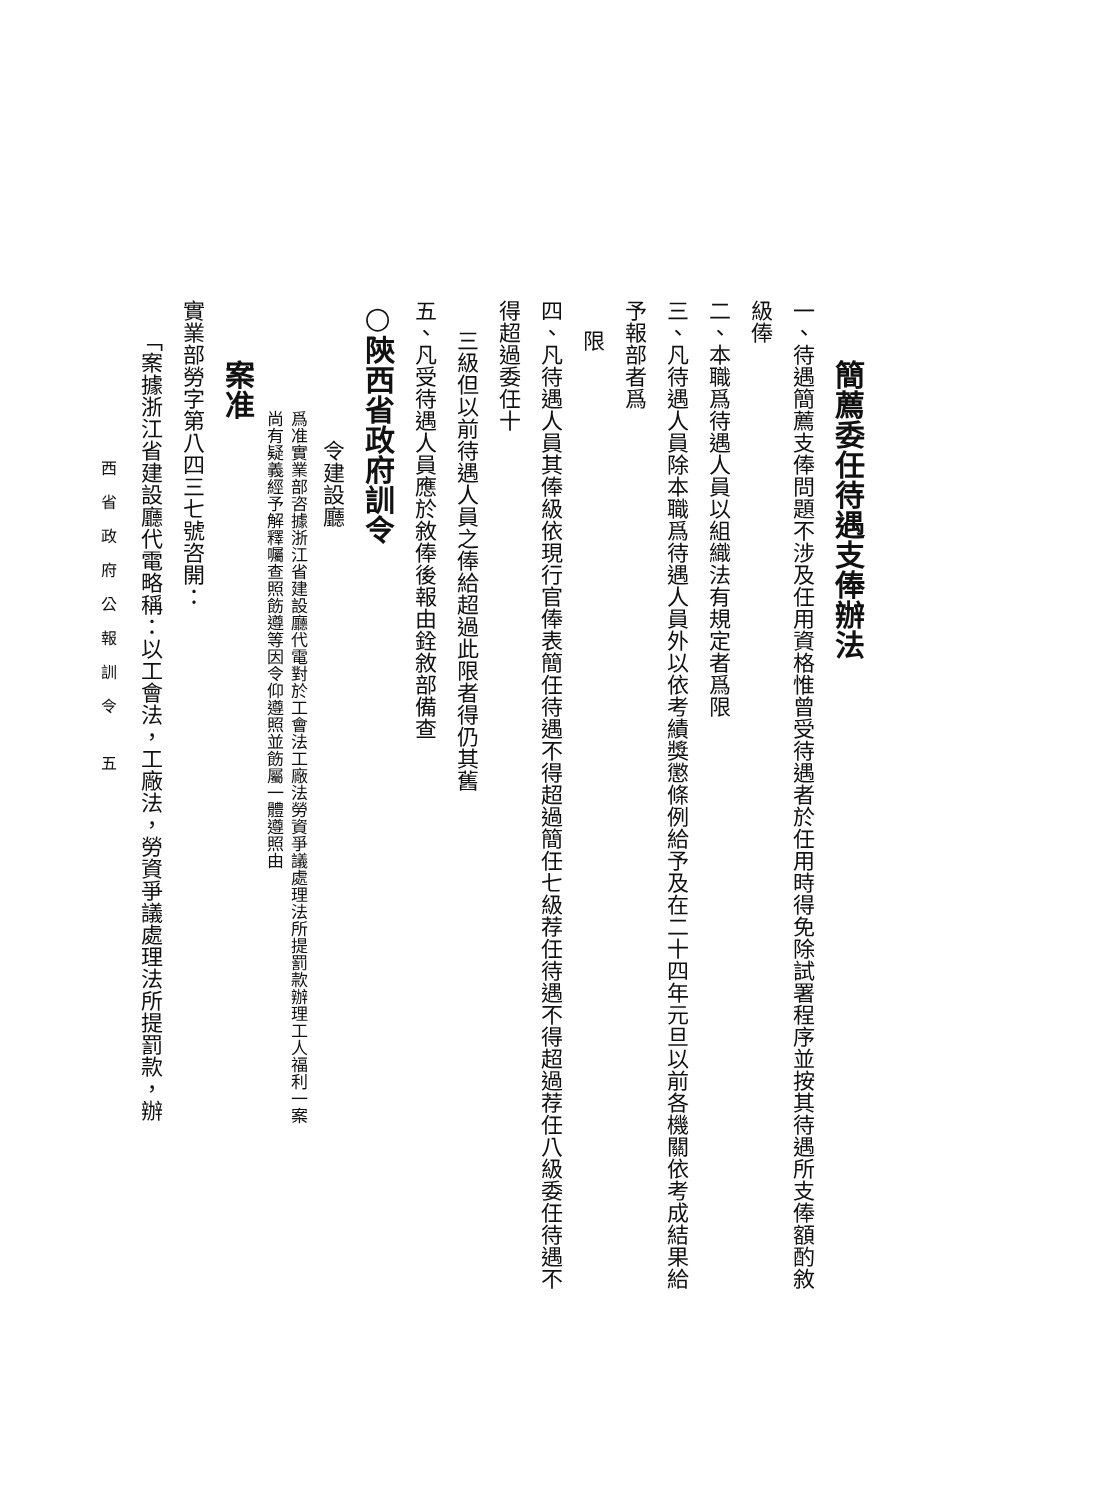簡薦委任待遇支俸辦法
一、待遇簡薦支俸問題不涉及任用資格惟曾受待遇者於任用時得免除試署程序並按其待遇所支俸額酌敘級俸
二、本職爲待遇人員以組織法有規定者爲限
三、凡待遇人員除本職爲待遇人員外以依考績獎懲條例給予及在二十四年元旦以前各機關依考成結果給予報部者爲
限
四、凡待遇人員其俸級依現行官俸表簡任待遇不得超過簡任七級荐任待遇不得超過荐任八級委任待遇不得超過委任十
三級但以前待遇人員之俸給超過此限者得仍其舊
五、凡受待遇人員應於敘俸後報由銓敘部備查
○陝西省政府訓令
令建設廳
爲准實業部咨據浙江省建設廳代電對於工會法工廠法勞資爭議處理法所提罰款辦理工人福利一案
尚有疑義經予解釋囑查照飭遵等因令仰遵照並飭屬一體遵照由
案准
實業部勞字第八四三七號咨開：
「案據浙江省建設廳代電略稱：以工會法，工廠法，勞資爭議處理法所提罰款，辦
西省政府公報訓令 五